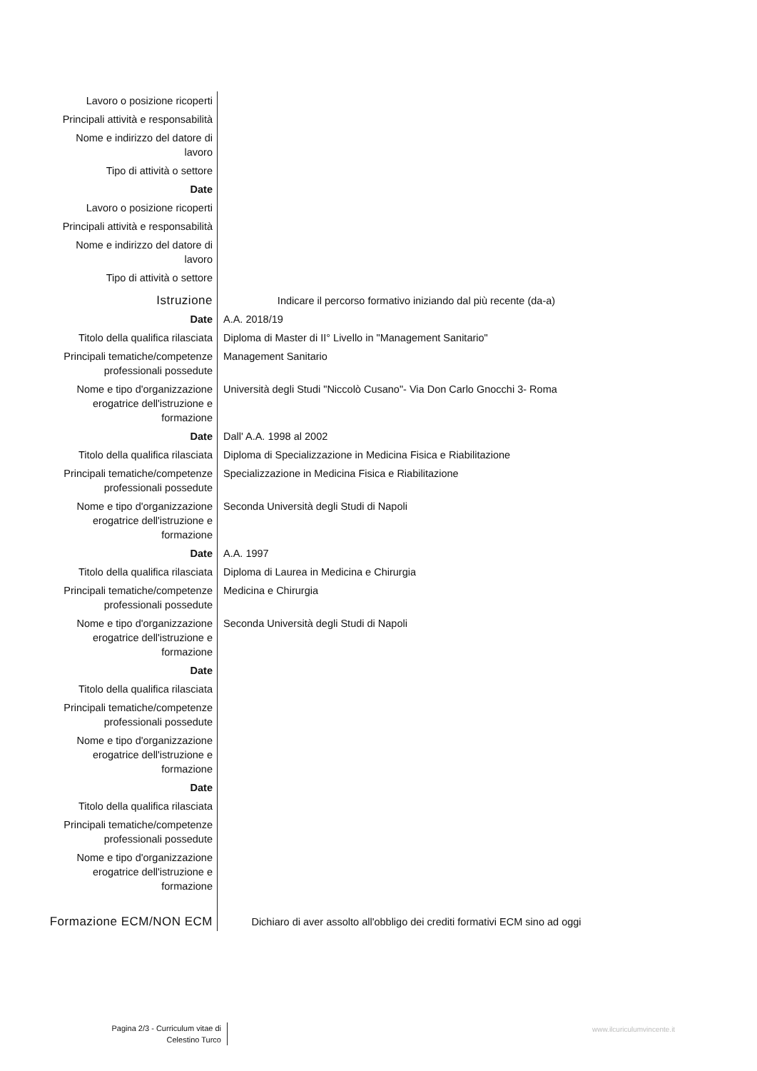| Lavoro o posizione ricoperti | |
| Principali attività e responsabilità | |
| Nome e indirizzo del datore di lavoro | |
| Tipo di attività o settore | |
| Date | |
| Lavoro o posizione ricoperti | |
| Principali attività e responsabilità | |
| Nome e indirizzo del datore di lavoro | |
| Tipo di attività o settore | |
| Istruzione | Indicare il percorso formativo iniziando dal più recente (da-a) |
| Date | A.A. 2018/19 |
| Titolo della qualifica rilasciata | Diploma di Master di II° Livello in "Management Sanitario" |
| Principali tematiche/competenze professionali possedute | Management Sanitario |
| Nome e tipo d'organizzazione erogatrice dell'istruzione e formazione | Università degli Studi "Niccolò Cusano"- Via Don Carlo Gnocchi 3- Roma |
| Date | Dall' A.A. 1998 al 2002 |
| Titolo della qualifica rilasciata | Diploma di Specializzazione in Medicina Fisica e Riabilitazione |
| Principali tematiche/competenze professionali possedute | Specializzazione in Medicina Fisica e Riabilitazione |
| Nome e tipo d'organizzazione erogatrice dell'istruzione e formazione | Seconda Università degli Studi di Napoli |
| Date | A.A. 1997 |
| Titolo della qualifica rilasciata | Diploma di Laurea in Medicina e Chirurgia |
| Principali tematiche/competenze professionali possedute | Medicina e Chirurgia |
| Nome e tipo d'organizzazione erogatrice dell'istruzione e formazione | Seconda Università degli Studi di Napoli |
| Date | |
| Titolo della qualifica rilasciata | |
| Principali tematiche/competenze professionali possedute | |
| Nome e tipo d'organizzazione erogatrice dell'istruzione e formazione | |
| Date | |
| Titolo della qualifica rilasciata | |
| Principali tematiche/competenze professionali possedute | |
| Nome e tipo d'organizzazione erogatrice dell'istruzione e formazione | |
| Formazione ECM/NON ECM | Dichiaro di aver assolto all'obbligo dei crediti formativi ECM sino ad oggi |
Pagina 2/3 - Curriculum vitae di
Celestino Turco
www.ilcuriculumvincente.it